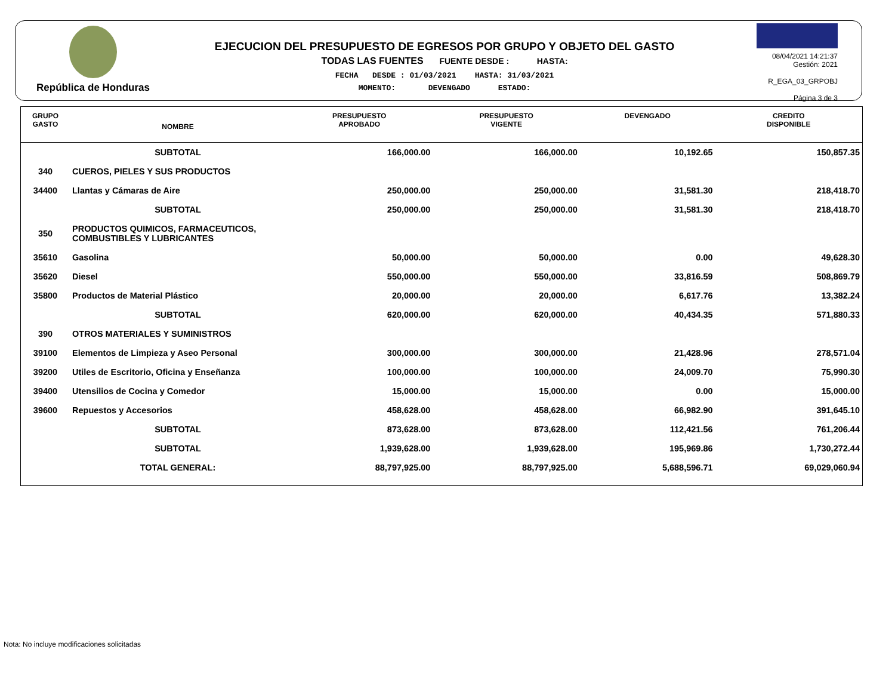República de Honduras
EJECUCION DEL PRESUPUESTO DE EGRESOS POR GRUPO Y OBJETO DEL GASTO
TODAS LAS FUENTES FUENTE DESDE : HASTA:
FECHA DESDE : 01/03/2021 HASTA: 31/03/2021
MOMENTO: DEVENGADO ESTADO:
08/04/2021 14:21:37
Gestión: 2021
R_EGA_03_GRPOBJ
Página 3 de 3
| GRUPO GASTO | NOMBRE | PRESUPUESTO APROBADO | PRESUPUESTO VIGENTE | DEVENGADO | CREDITO DISPONIBLE |
| --- | --- | --- | --- | --- | --- |
| | SUBTOTAL | 166,000.00 | 166,000.00 | 10,192.65 | 150,857.35 |
| 340 | CUEROS, PIELES Y SUS PRODUCTOS | | | | |
| 34400 | Llantas y Cámaras de Aire | 250,000.00 | 250,000.00 | 31,581.30 | 218,418.70 |
| | SUBTOTAL | 250,000.00 | 250,000.00 | 31,581.30 | 218,418.70 |
| 350 | PRODUCTOS QUIMICOS, FARMACEUTICOS, COMBUSTIBLES Y LUBRICANTES | | | | |
| 35610 | Gasolina | 50,000.00 | 50,000.00 | 0.00 | 49,628.30 |
| 35620 | Diesel | 550,000.00 | 550,000.00 | 33,816.59 | 508,869.79 |
| 35800 | Productos de Material Plástico | 20,000.00 | 20,000.00 | 6,617.76 | 13,382.24 |
| | SUBTOTAL | 620,000.00 | 620,000.00 | 40,434.35 | 571,880.33 |
| 390 | OTROS MATERIALES Y SUMINISTROS | | | | |
| 39100 | Elementos de Limpieza y Aseo Personal | 300,000.00 | 300,000.00 | 21,428.96 | 278,571.04 |
| 39200 | Utiles de Escritorio, Oficina y Enseñanza | 100,000.00 | 100,000.00 | 24,009.70 | 75,990.30 |
| 39400 | Utensilios de Cocina y Comedor | 15,000.00 | 15,000.00 | 0.00 | 15,000.00 |
| 39600 | Repuestos y Accesorios | 458,628.00 | 458,628.00 | 66,982.90 | 391,645.10 |
| | SUBTOTAL | 873,628.00 | 873,628.00 | 112,421.56 | 761,206.44 |
| | SUBTOTAL | 1,939,628.00 | 1,939,628.00 | 195,969.86 | 1,730,272.44 |
| | TOTAL GENERAL: | 88,797,925.00 | 88,797,925.00 | 5,688,596.71 | 69,029,060.94 |
Nota: No incluye modificaciones solicitadas